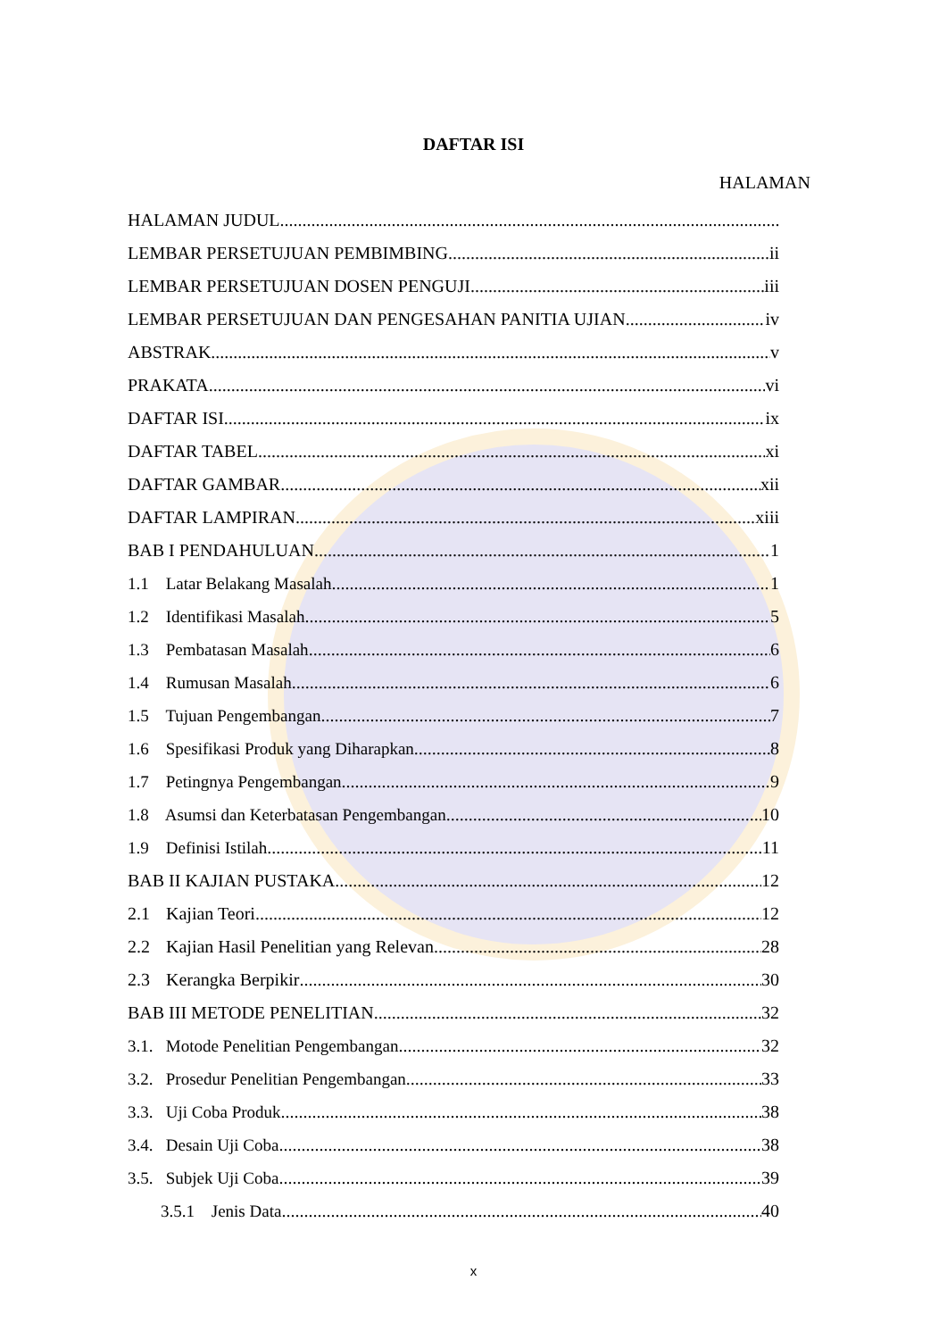DAFTAR ISI
HALAMAN
HALAMAN JUDUL
LEMBAR PERSETUJUAN PEMBIMBING ii
LEMBAR PERSETUJUAN DOSEN PENGUJI iii
LEMBAR PERSETUJUAN DAN PENGESAHAN PANITIA UJIAN iv
ABSTRAK v
PRAKATA vi
DAFTAR ISI ix
DAFTAR TABEL xi
DAFTAR GAMBAR xii
DAFTAR LAMPIRAN xiii
BAB I PENDAHULUAN 1
1.1 Latar Belakang Masalah 1
1.2 Identifikasi Masalah 5
1.3 Pembatasan Masalah 6
1.4 Rumusan Masalah 6
1.5 Tujuan Pengembangan 7
1.6 Spesifikasi Produk yang Diharapkan 8
1.7 Petingnya Pengembangan 9
1.8 Asumsi dan Keterbatasan Pengembangan 10
1.9 Definisi Istilah 11
BAB II KAJIAN PUSTAKA 12
2.1 Kajian Teori 12
2.2 Kajian Hasil Penelitian yang Relevan 28
2.3 Kerangka Berpikir 30
BAB III METODE PENELITIAN 32
3.1. Motode Penelitian Pengembangan 32
3.2. Prosedur Penelitian Pengembangan 33
3.3. Uji Coba Produk 38
3.4. Desain Uji Coba 38
3.5. Subjek Uji Coba 39
3.5.1 Jenis Data 40
x